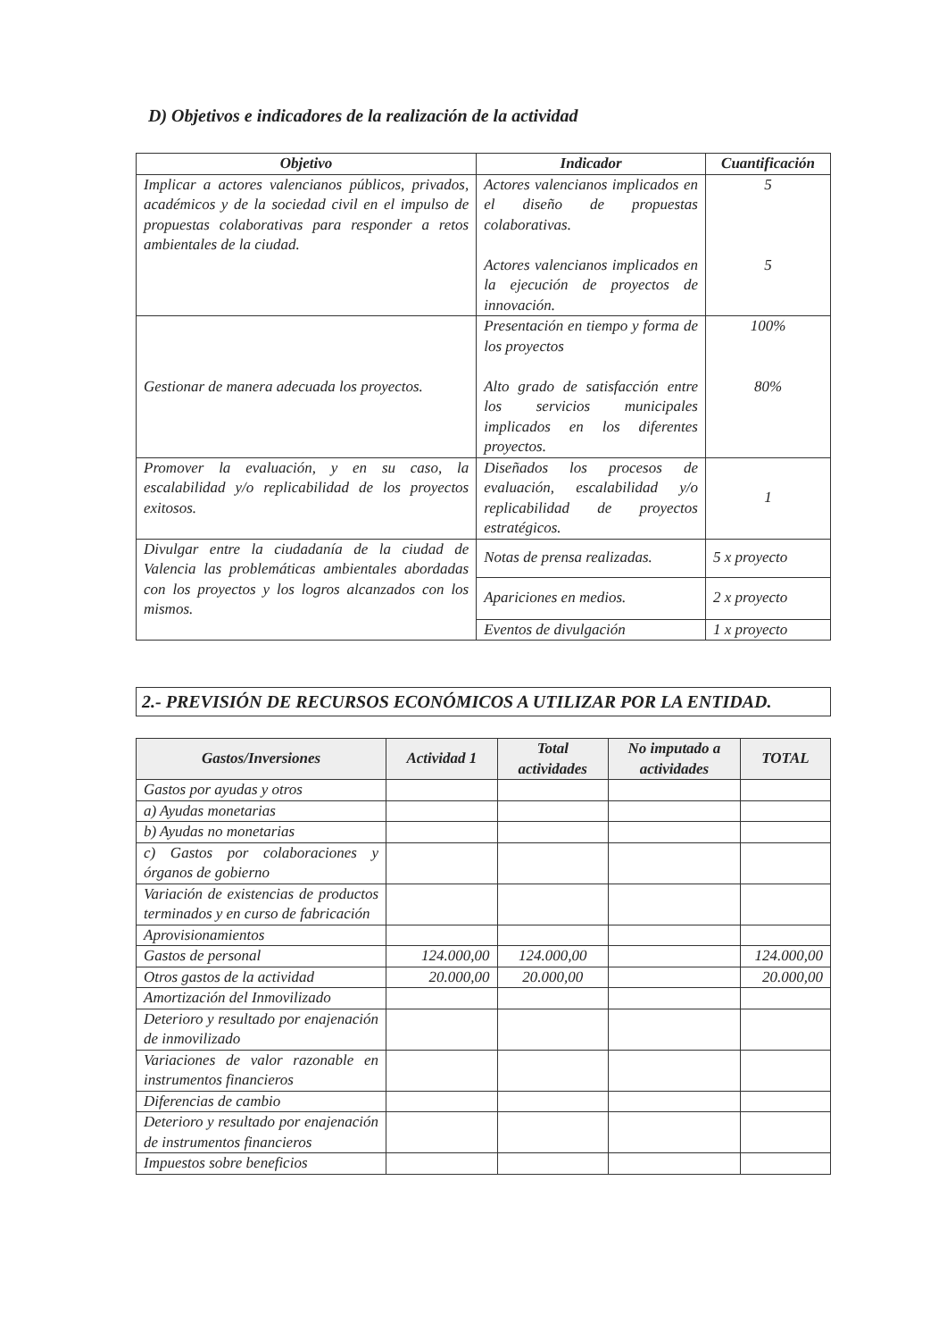D) Objetivos e indicadores de la realización de la actividad
| Objetivo | Indicador | Cuantificación |
| --- | --- | --- |
| Implicar a actores valencianos públicos, privados, académicos y de la sociedad civil en el impulso de propuestas colaborativas para responder a retos ambientales de la ciudad. | Actores valencianos implicados en el diseño de propuestas colaborativas. Actores valencianos implicados en la ejecución de proyectos de innovación. | 5 5 |
| Gestionar de manera adecuada los proyectos. | Presentación en tiempo y forma de los proyectos Alto grado de satisfacción entre los servicios municipales implicados en los diferentes proyectos. | 100% 80% |
| Promover la evaluación, y en su caso, la escalabilidad y/o replicabilidad de los proyectos exitosos. | Diseñados los procesos de evaluación, escalabilidad y/o replicabilidad de proyectos estratégicos. | 1 |
| Divulgar entre la ciudadanía de la ciudad de Valencia las problemáticas ambientales abordadas con los proyectos y los logros alcanzados con los mismos. | Notas de prensa realizadas. | 5 x proyecto |
| | Apariciones en medios. | 2 x proyecto |
| | Eventos de divulgación | 1 x proyecto |
2.- PREVISIÓN DE RECURSOS ECONÓMICOS A UTILIZAR POR LA ENTIDAD.
| Gastos/Inversiones | Actividad 1 | Total actividades | No imputado a actividades | TOTAL |
| --- | --- | --- | --- | --- |
| Gastos por ayudas y otros | | | | |
| a) Ayudas monetarias | | | | |
| b) Ayudas no monetarias | | | | |
| c) Gastos por colaboraciones y órganos de gobierno | | | | |
| Variación de existencias de productos terminados y en curso de fabricación | | | | |
| Aprovisionamientos | | | | |
| Gastos de personal | 124.000,00 | 124.000,00 | | 124.000,00 |
| Otros gastos de la actividad | 20.000,00 | 20.000,00 | | 20.000,00 |
| Amortización del Inmovilizado | | | | |
| Deterioro y resultado por enajenación de inmovilizado | | | | |
| Variaciones de valor razonable en instrumentos financieros | | | | |
| Diferencias de cambio | | | | |
| Deterioro y resultado por enajenación de instrumentos financieros | | | | |
| Impuestos sobre beneficios | | | | |